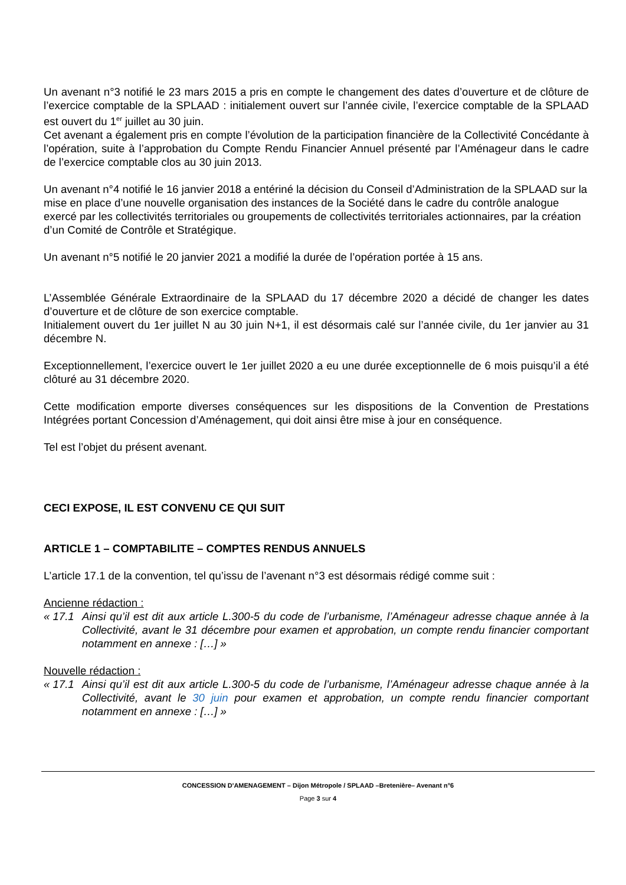Un avenant n°3 notifié le 23 mars 2015 a pris en compte le changement des dates d’ouverture et de clôture de l’exercice comptable de la SPLAAD : initialement ouvert sur l’année civile, l’exercice comptable de la SPLAAD est ouvert du 1<sup>er</sup> juillet au 30 juin.
Cet avenant a également pris en compte l’évolution de la participation financière de la Collectivité Concédante à l’opération, suite à l’approbation du Compte Rendu Financier Annuel présenté par l’Aménageur dans le cadre de l’exercice comptable clos au 30 juin 2013.
Un avenant n°4 notifié le 16 janvier 2018 a entériné la décision du Conseil d’Administration de la SPLAAD sur la mise en place d’une nouvelle organisation des instances de la Société dans le cadre du contrôle analogue exercé par les collectivités territoriales ou groupements de collectivités territoriales actionnaires, par la création d’un Comité de Contrôle et Stratégique.
Un avenant n°5 notifié le 20 janvier 2021 a modifié la durée de l’opération portée à 15 ans.
L’Assemblée Générale Extraordinaire de la SPLAAD du 17 décembre 2020 a décidé de changer les dates d’ouverture et de clôture de son exercice comptable.
Initialement ouvert du 1er juillet N au 30 juin N+1, il est désormais calé sur l’année civile, du 1er janvier au 31 décembre N.
Exceptionnellement, l’exercice ouvert le 1er juillet 2020 a eu une durée exceptionnelle de 6 mois puisqu’il a été clôturé au 31 décembre 2020.
Cette modification emporte diverses conséquences sur les dispositions de la Convention de Prestations Intégrées portant Concession d’Aménagement, qui doit ainsi être mise à jour en conséquence.
Tel est l’objet du présent avenant.
CECI EXPOSE, IL EST CONVENU CE QUI SUIT
ARTICLE 1 – COMPTABILITE – COMPTES RENDUS ANNUELS
L’article 17.1 de la convention, tel qu’issu de l’avenant n°3 est désormais rédigé comme suit :
Ancienne rédaction :
« 17.1 Ainsi qu’il est dit aux article L.300-5 du code de l’urbanisme, l’Aménageur adresse chaque année à la Collectivité, avant le 31 décembre pour examen et approbation, un compte rendu financier comportant notamment en annexe : […] »
Nouvelle rédaction :
« 17.1 Ainsi qu’il est dit aux article L.300-5 du code de l’urbanisme, l’Aménageur adresse chaque année à la Collectivité, avant le 30 juin pour examen et approbation, un compte rendu financier comportant notamment en annexe : […] »
CONCESSION D'AMENAGEMENT – Dijon Métropole / SPLAAD –Bretenière– Avenant n°6
Page 3 sur 4